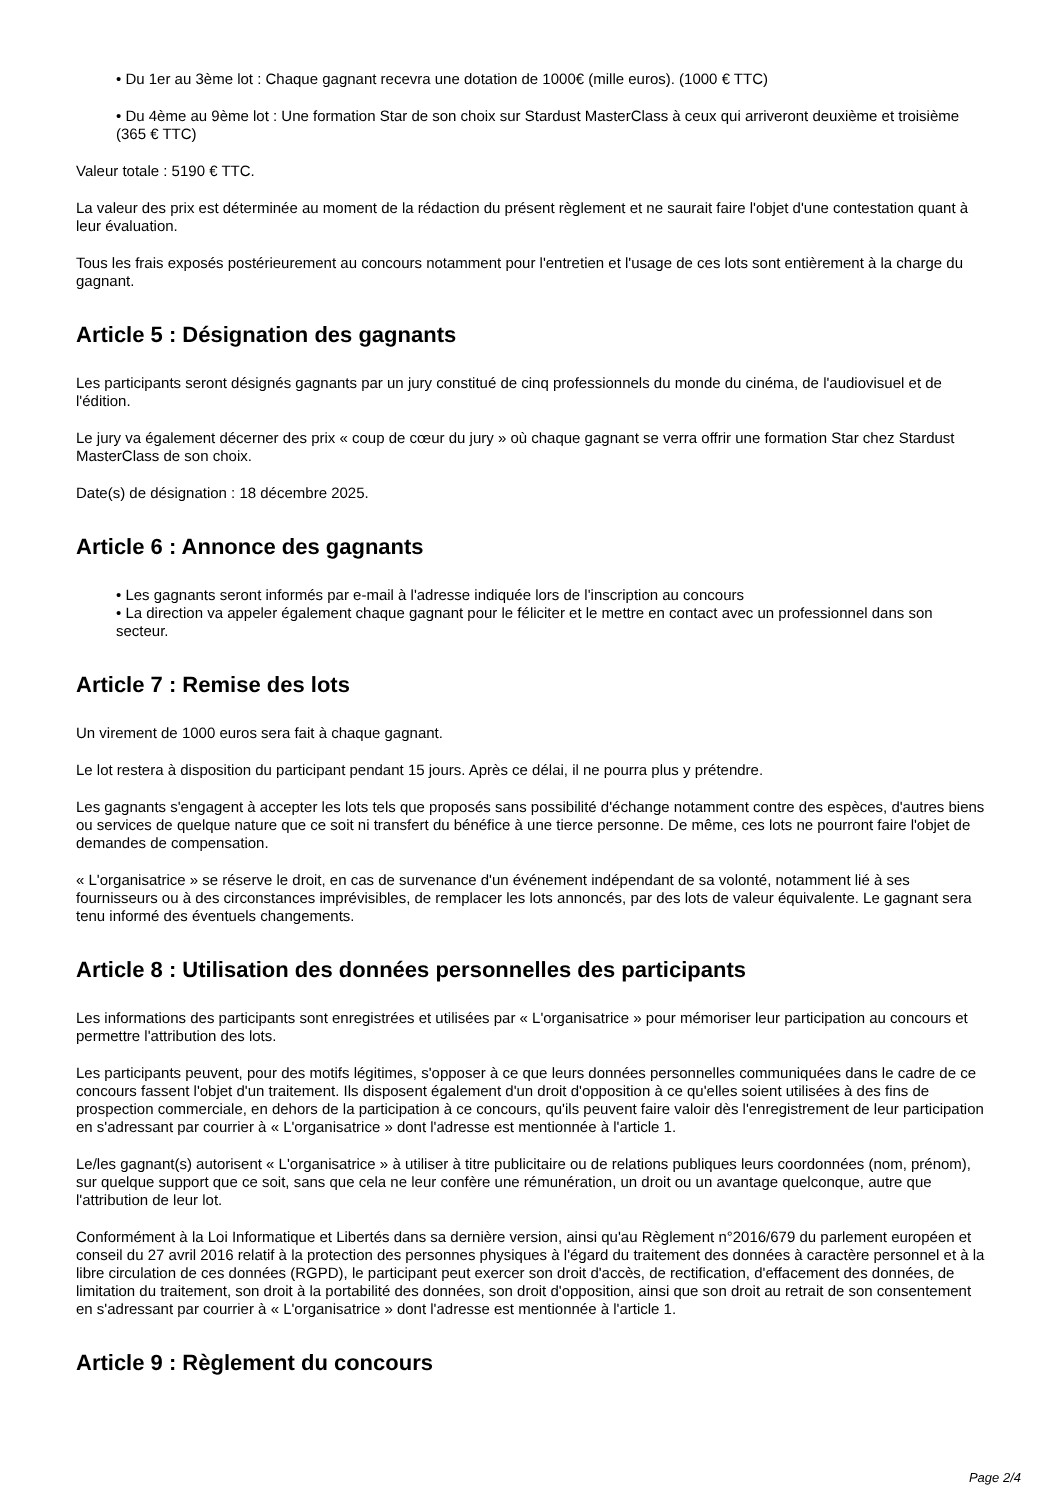• Du 1er au 3ème lot : Chaque gagnant recevra une dotation de 1000€ (mille euros). (1000 € TTC)
• Du 4ème au 9ème lot : Une formation Star de son choix sur Stardust MasterClass à ceux qui arriveront deuxième et troisième (365 € TTC)
Valeur totale : 5190 € TTC.
La valeur des prix est déterminée au moment de la rédaction du présent règlement et ne saurait faire l'objet d'une contestation quant à leur évaluation.
Tous les frais exposés postérieurement au concours notamment pour l'entretien et l'usage de ces lots sont entièrement à la charge du gagnant.
Article 5 : Désignation des gagnants
Les participants seront désignés gagnants par un jury constitué de cinq professionnels du monde du cinéma, de l'audiovisuel et de l'édition.
Le jury va également décerner des prix « coup de cœur du jury » où chaque gagnant se verra offrir une formation Star chez Stardust MasterClass de son choix.
Date(s) de désignation : 18 décembre 2025.
Article 6 : Annonce des gagnants
• Les gagnants seront informés par e-mail à l'adresse indiquée lors de l'inscription au concours
• La direction va appeler également chaque gagnant pour le féliciter et le mettre en contact avec un professionnel dans son secteur.
Article 7 : Remise des lots
Un virement de 1000 euros sera fait à chaque gagnant.
Le lot restera à disposition du participant pendant 15 jours. Après ce délai, il ne pourra plus y prétendre.
Les gagnants s'engagent à accepter les lots tels que proposés sans possibilité d'échange notamment contre des espèces, d'autres biens ou services de quelque nature que ce soit ni transfert du bénéfice à une tierce personne. De même, ces lots ne pourront faire l'objet de demandes de compensation.
« L'organisatrice » se réserve le droit, en cas de survenance d'un événement indépendant de sa volonté, notamment lié à ses fournisseurs ou à des circonstances imprévisibles, de remplacer les lots annoncés, par des lots de valeur équivalente. Le gagnant sera tenu informé des éventuels changements.
Article 8 : Utilisation des données personnelles des participants
Les informations des participants sont enregistrées et utilisées par « L'organisatrice » pour mémoriser leur participation au concours et permettre l'attribution des lots.
Les participants peuvent, pour des motifs légitimes, s'opposer à ce que leurs données personnelles communiquées dans le cadre de ce concours fassent l'objet d'un traitement. Ils disposent également d'un droit d'opposition à ce qu'elles soient utilisées à des fins de prospection commerciale, en dehors de la participation à ce concours, qu'ils peuvent faire valoir dès l'enregistrement de leur participation en s'adressant par courrier à « L'organisatrice » dont l'adresse est mentionnée à l'article 1.
Le/les gagnant(s) autorisent « L'organisatrice » à utiliser à titre publicitaire ou de relations publiques leurs coordonnées (nom, prénom), sur quelque support que ce soit, sans que cela ne leur confère une rémunération, un droit ou un avantage quelconque, autre que l'attribution de leur lot.
Conformément à la Loi Informatique et Libertés dans sa dernière version, ainsi qu'au Règlement n°2016/679 du parlement européen et conseil du 27 avril 2016 relatif à la protection des personnes physiques à l'égard du traitement des données à caractère personnel et à la libre circulation de ces données (RGPD), le participant peut exercer son droit d'accès, de rectification, d'effacement des données, de limitation du traitement, son droit à la portabilité des données, son droit d'opposition, ainsi que son droit au retrait de son consentement en s'adressant par courrier à « L'organisatrice » dont l'adresse est mentionnée à l'article 1.
Article 9 : Règlement du concours
Page 2/4